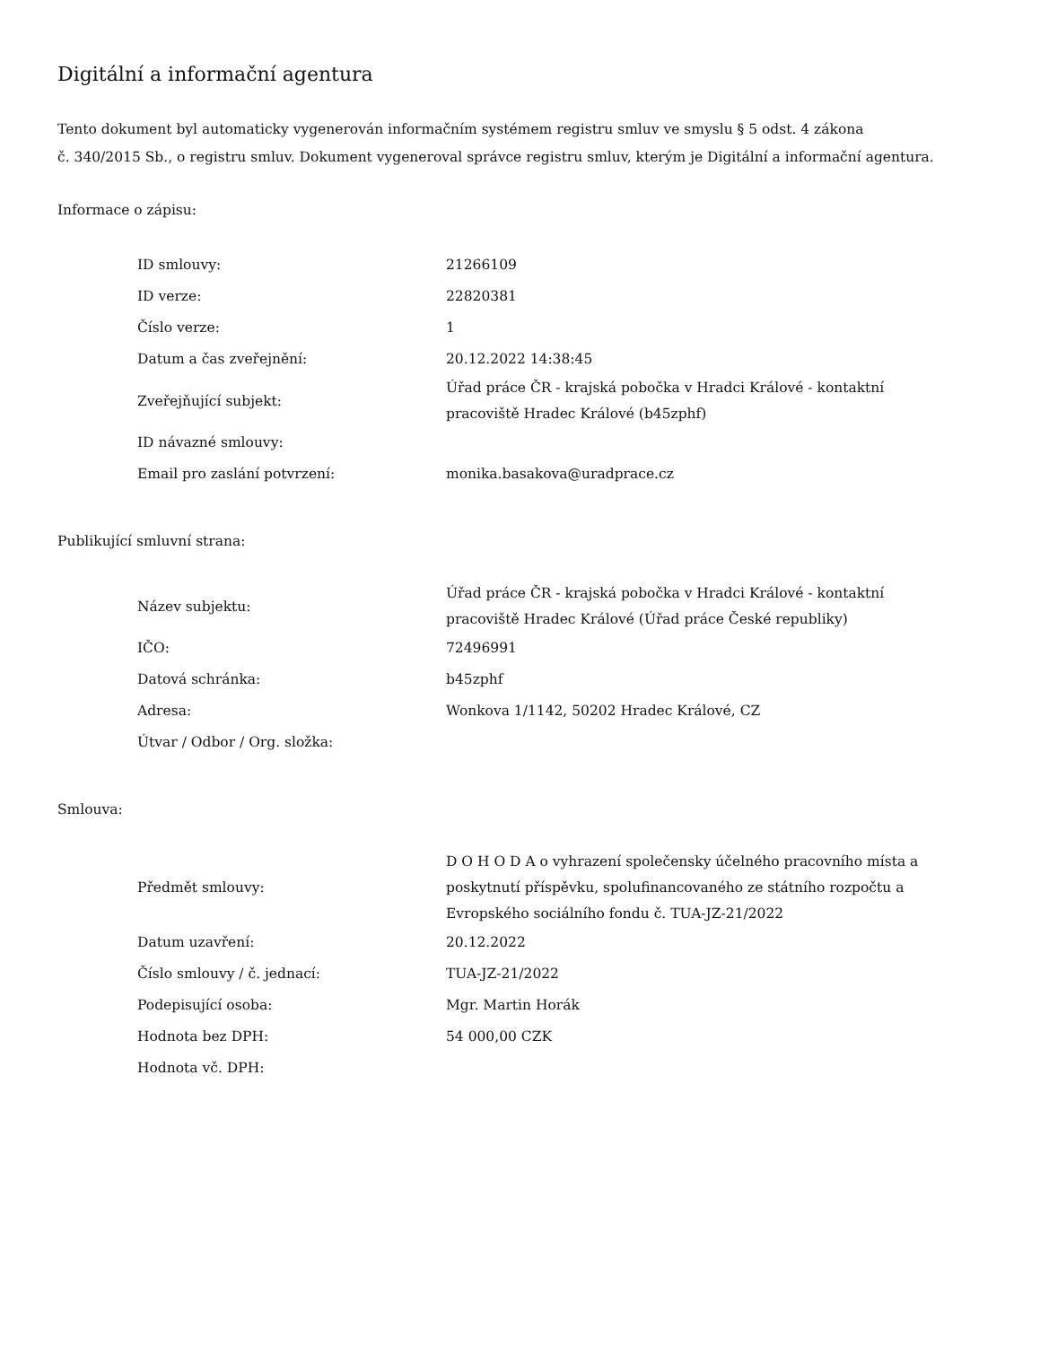Digitální a informační agentura
Tento dokument byl automaticky vygenerován informačním systémem registru smluv ve smyslu § 5 odst. 4 zákona
č. 340/2015 Sb., o registru smluv. Dokument vygeneroval správce registru smluv, kterým je Digitální a informační agentura.
Informace o zápisu:
| ID smlouvy: | 21266109 |
| ID verze: | 22820381 |
| Číslo verze: | 1 |
| Datum a čas zveřejnění: | 20.12.2022 14:38:45 |
| Zveřejňující subjekt: | Úřad práce ČR - krajská pobočka v Hradci Králové - kontaktní pracoviště Hradec Králové (b45zphf) |
| ID návazné smlouvy: | |
| Email pro zaslání potvrzení: | monika.basakova@uradprace.cz |
Publikující smluvní strana:
| Název subjektu: | Úřad práce ČR - krajská pobočka v Hradci Králové - kontaktní pracoviště Hradec Králové (Úřad práce České republiky) |
| IČO: | 72496991 |
| Datová schránka: | b45zphf |
| Adresa: | Wonkova 1/1142, 50202 Hradec Králové, CZ |
| Útvar / Odbor / Org. složka: | |
Smlouva:
| Předmět smlouvy: | D O H O D A o vyhrazení společensky účelného pracovního místa a poskytnutí příspěvku, spolufinancovaného ze státního rozpočtu a Evropského sociálního fondu č. TUA-JZ-21/2022 |
| Datum uzavření: | 20.12.2022 |
| Číslo smlouvy / č. jednací: | TUA-JZ-21/2022 |
| Podepisující osoba: | Mgr. Martin Horák |
| Hodnota bez DPH: | 54 000,00 CZK |
| Hodnota vč. DPH: | |